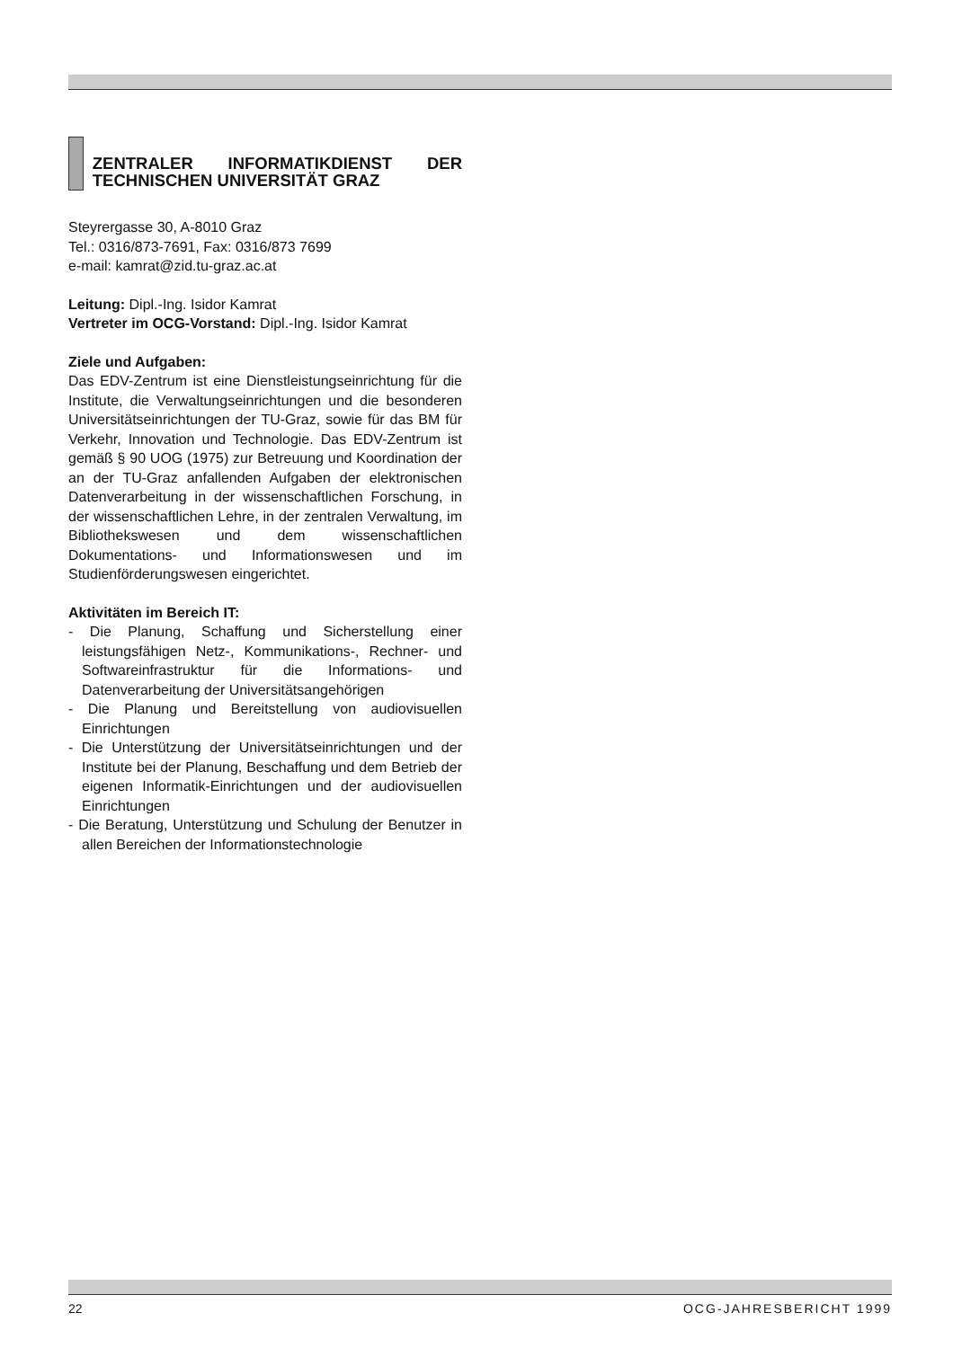ZENTRALER INFORMATIKDIENST DER TECHNISCHEN UNIVERSITÄT GRAZ
Steyrergasse 30, A-8010 Graz
Tel.: 0316/873-7691, Fax: 0316/873 7699
e-mail: kamrat@zid.tu-graz.ac.at
Leitung: Dipl.-Ing. Isidor Kamrat
Vertreter im OCG-Vorstand: Dipl.-Ing. Isidor Kamrat
Ziele und Aufgaben:
Das EDV-Zentrum ist eine Dienstleistungseinrichtung für die Institute, die Verwaltungseinrichtungen und die besonderen Universitätseinrichtungen der TU-Graz, sowie für das BM für Verkehr, Innovation und Technologie. Das EDV-Zentrum ist gemäß § 90 UOG (1975) zur Betreuung und Koordination der an der TU-Graz anfallenden Aufgaben der elektronischen Datenverarbeitung in der wissenschaftlichen Forschung, in der wissenschaftlichen Lehre, in der zentralen Verwaltung, im Bibliothekswesen und dem wissenschaftlichen Dokumentations- und Informationswesen und im Studienförderungswesen eingerichtet.
Aktivitäten im Bereich IT:
- Die Planung, Schaffung und Sicherstellung einer leistungsfähigen Netz-, Kommunikations-, Rechner- und Softwareinfrastruktur für die Informations- und Datenverarbeitung der Universitätsangehörigen
- Die Planung und Bereitstellung von audiovisuellen Einrichtungen
- Die Unterstützung der Universitätseinrichtungen und der Institute bei der Planung, Beschaffung und dem Betrieb der eigenen Informatik-Einrichtungen und der audiovisuellen Einrichtungen
- Die Beratung, Unterstützung und Schulung der Benutzer in allen Bereichen der Informationstechnologie
22 OCG-JAHRESBERICHT 1999